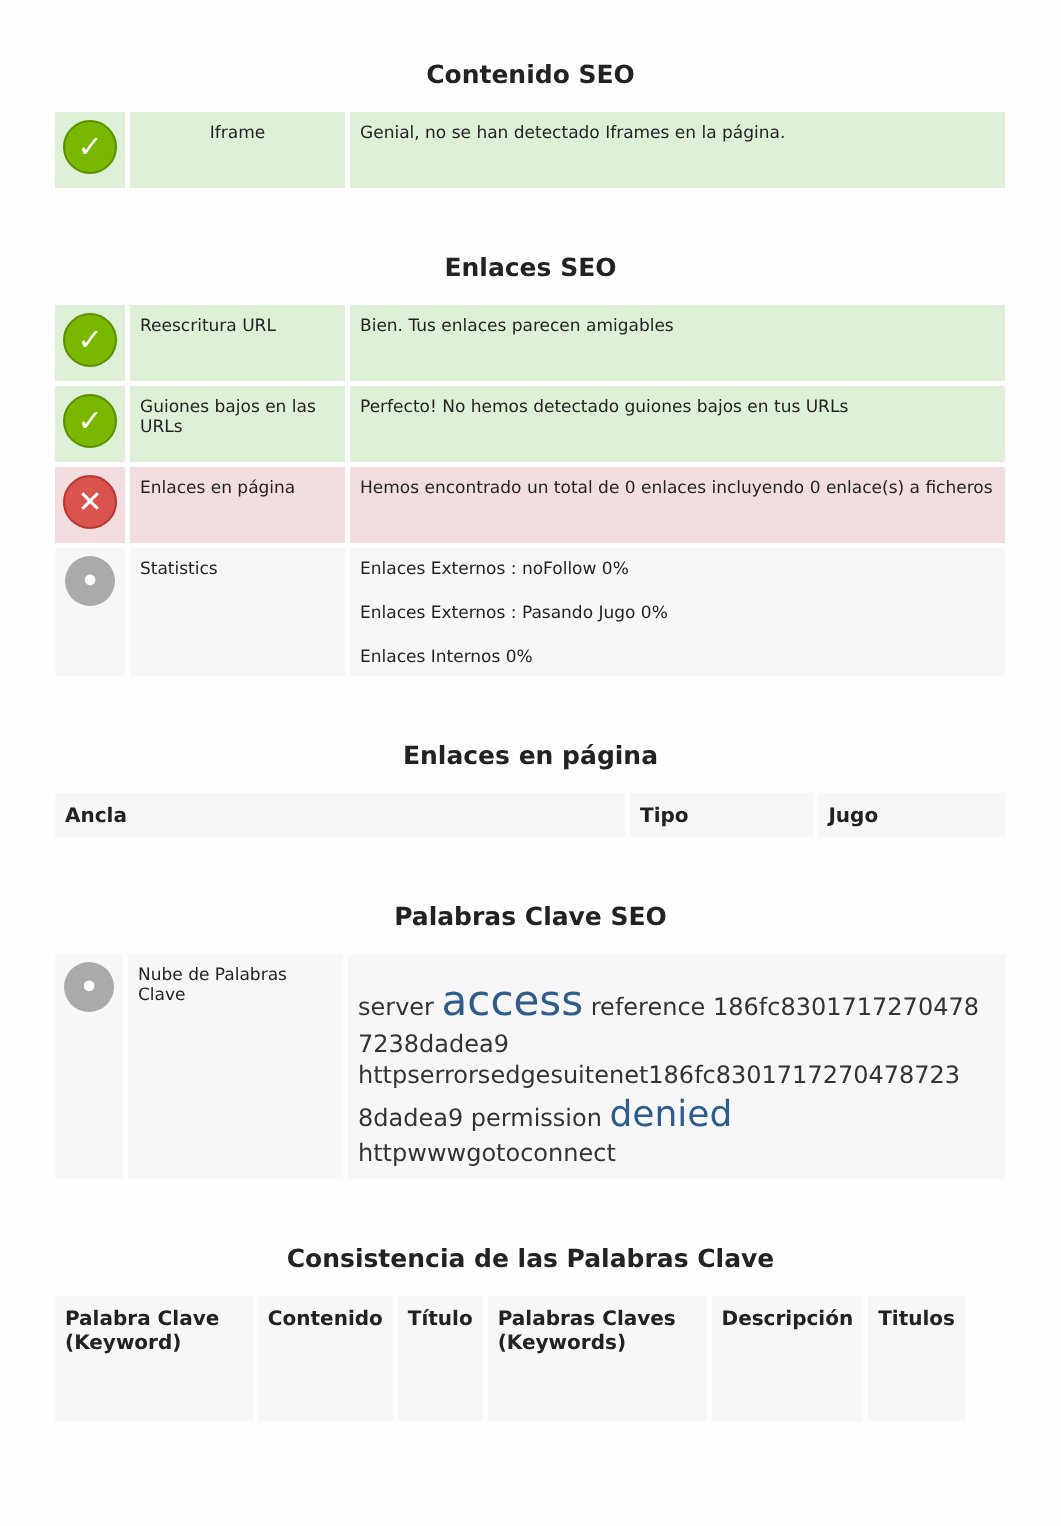Contenido SEO
| ✓ | Iframe | Genial, no se han detectado Iframes en la página. |
Enlaces SEO
| ✓ | Reescritura URL | Bien. Tus enlaces parecen amigables |
| ✓ | Guiones bajos en las URLs | Perfecto! No hemos detectado guiones bajos en tus URLs |
| ✕ | Enlaces en página | Hemos encontrado un total de 0 enlaces incluyendo 0 enlace(s) a ficheros |
| • | Statistics | Enlaces Externos : noFollow 0% Enlaces Externos : Pasando Jugo 0% Enlaces Internos 0% |
Enlaces en página
| Ancla | Tipo | Jugo |
| --- | --- | --- |
Palabras Clave SEO
| • | Nube de Palabras Clave | server access reference 186fc8301717270478 7238dadea9 httpserrorsedgesuitenet186fc8301717270478723 8dadea9 permission denied httpwwwgotoconnect |
Consistencia de las Palabras Clave
| Palabra Clave (Keyword) | Contenido | Título | Palabras Claves (Keywords) | Descripción | Titulos |
| --- | --- | --- | --- | --- | --- |